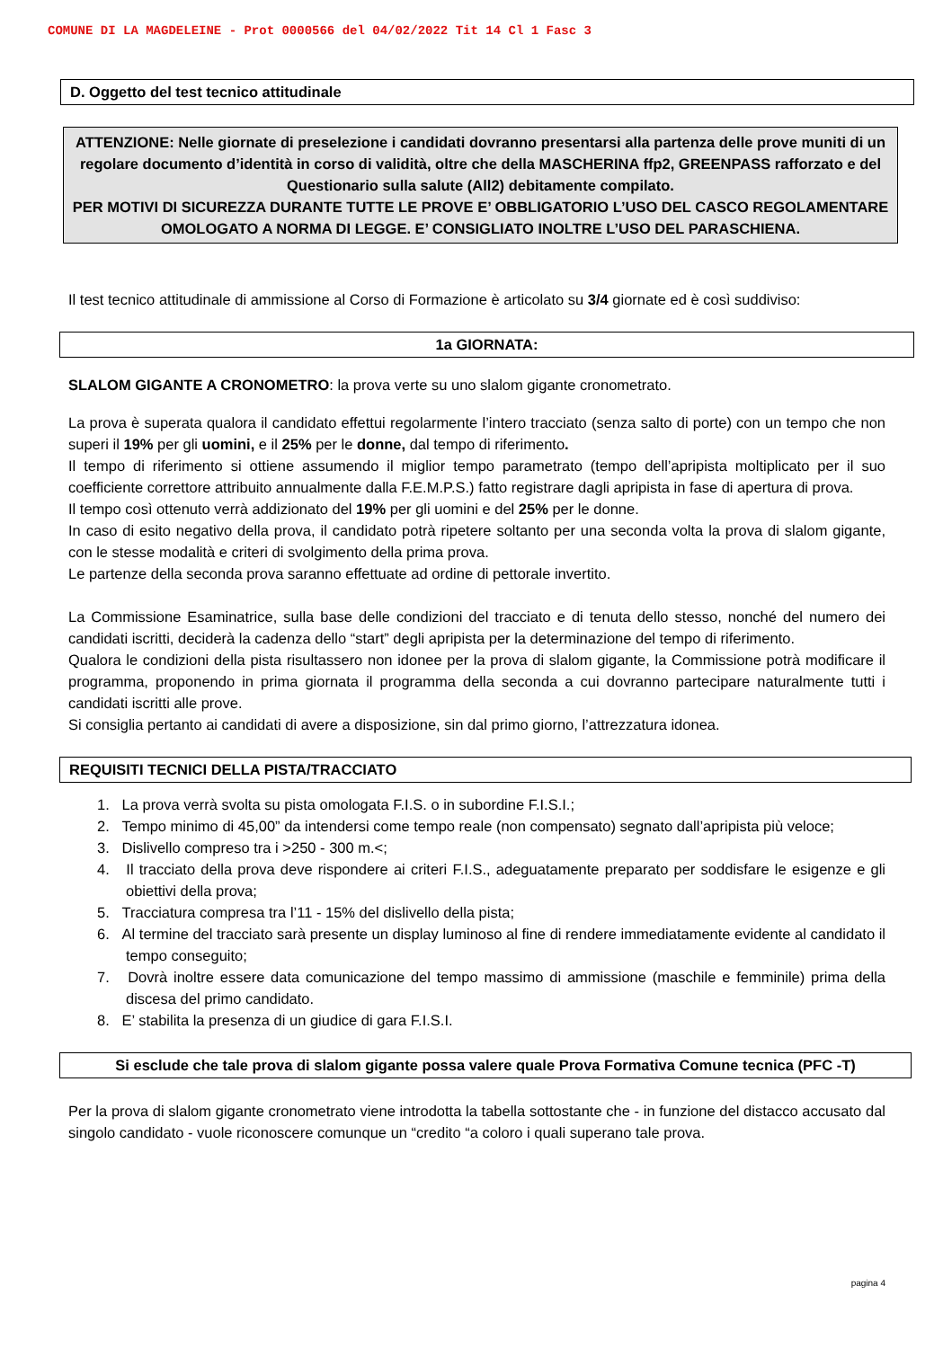COMUNE DI LA MAGDELEINE - Prot 0000566 del 04/02/2022 Tit 14 Cl 1 Fasc 3
D. Oggetto del test tecnico attitudinale
ATTENZIONE: Nelle giornate di preselezione i candidati dovranno presentarsi alla partenza delle prove muniti di un regolare documento d’identità in corso di validità, oltre che della MASCHERINA ffp2, GREENPASS rafforzato e del Questionario sulla salute (All2) debitamente compilato.
PER MOTIVI DI SICUREZZA DURANTE TUTTE LE PROVE E’ OBBLIGATORIO L’USO DEL CASCO REGOLAMENTARE OMOLOGATO A NORMA DI LEGGE. E’ CONSIGLIATO INOLTRE L’USO DEL PARASCHIENA.
Il test tecnico attitudinale di ammissione al Corso di Formazione è articolato su 3/4 giornate ed è così suddiviso:
1a GIORNATA:
SLALOM GIGANTE A CRONOMETRO: la prova verte su uno slalom gigante cronometrato.
La prova è superata qualora il candidato effettui regolarmente l’intero tracciato (senza salto di porte) con un tempo che non superi il 19% per gli uomini, e il 25% per le donne, dal tempo di riferimento.
Il tempo di riferimento si ottiene assumendo il miglior tempo parametrato (tempo dell’apripista moltiplicato per il suo coefficiente correttore attribuito annualmente dalla F.E.M.P.S.) fatto registrare dagli apripista in fase di apertura di prova.
Il tempo così ottenuto verrà addizionato del 19% per gli uomini e del 25% per le donne.
In caso di esito negativo della prova, il candidato potrà ripetere soltanto per una seconda volta la prova di slalom gigante, con le stesse modalità e criteri di svolgimento della prima prova.
Le partenze della seconda prova saranno effettuate ad ordine di pettorale invertito.
La Commissione Esaminatrice, sulla base delle condizioni del tracciato e di tenuta dello stesso, nonché del numero dei candidati iscritti, deciderà la cadenza dello “start” degli apripista per la determinazione del tempo di riferimento.
Qualora le condizioni della pista risultassero non idonee per la prova di slalom gigante, la Commissione potrà modificare il programma, proponendo in prima giornata il programma della seconda a cui dovranno partecipare naturalmente tutti i candidati iscritti alle prove.
Si consiglia pertanto ai candidati di avere a disposizione, sin dal primo giorno, l’attrezzatura idonea.
REQUISITI TECNICI DELLA PISTA/TRACCIATO
1. La prova verrà svolta su pista omologata F.I.S. o in subordine F.I.S.I.;
2. Tempo minimo di 45,00” da intendersi come tempo reale (non compensato) segnato dall’apripista più veloce;
3. Dislivello compreso tra i >250 - 300 m.<;
4. Il tracciato della prova deve rispondere ai criteri F.I.S., adeguatamente preparato per soddisfare le esigenze e gli obiettivi della prova;
5. Tracciatura compresa tra l’11 - 15% del dislivello della pista;
6. Al termine del tracciato sarà presente un display luminoso al fine di rendere immediatamente evidente al candidato il tempo conseguito;
7. Dovrà inoltre essere data comunicazione del tempo massimo di ammissione (maschile e femminile) prima della discesa del primo candidato.
8. E’ stabilita la presenza di un giudice di gara F.I.S.I.
Si esclude che tale prova di slalom gigante possa valere quale Prova Formativa Comune tecnica (PFC -T)
Per la prova di slalom gigante cronometrato viene introdotta la tabella sottostante che - in funzione del distacco accusato dal singolo candidato - vuole riconoscere comunque un “credito “a coloro i quali superano tale prova.
pagina 4